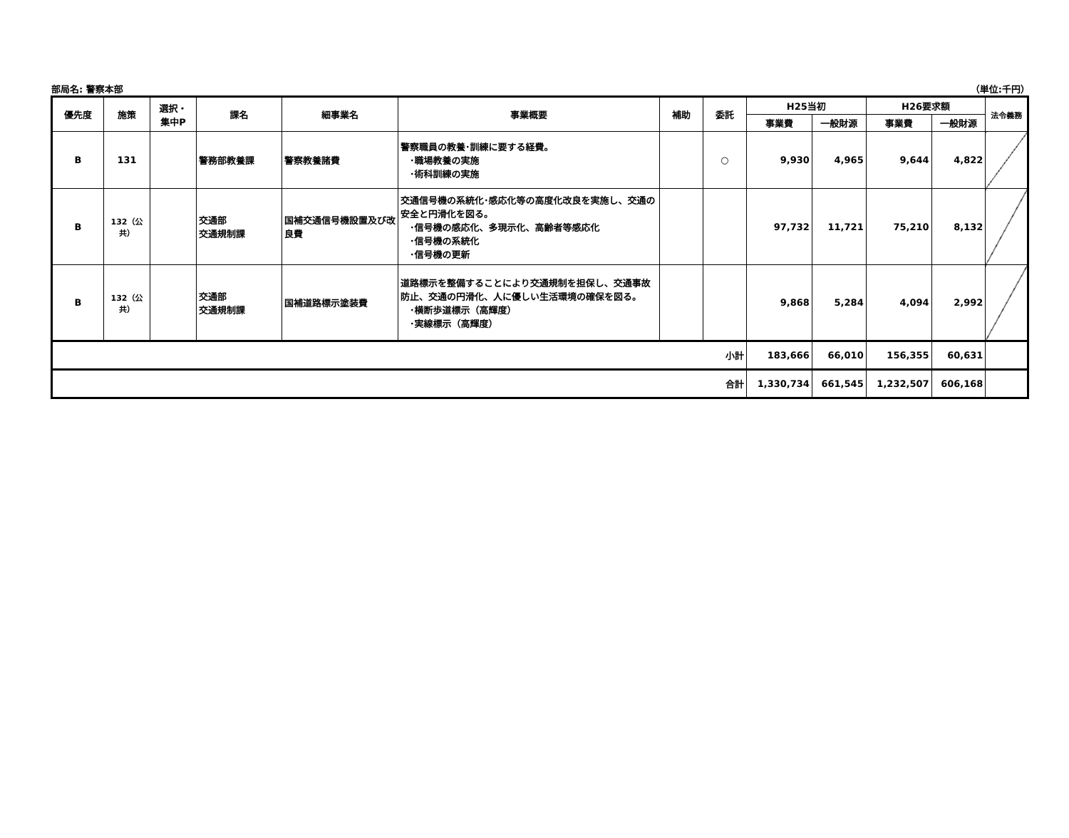部局名: 警察本部 （単位:千円）
| 優先度 | 施策 | 選択・ 集中P | 課名 | 細事業名 | 事業概要 | 補助 | 委託 | H25当初 | | H26要求額 | | 法令義務 |
| --- | --- | --- | --- | --- | --- | --- | --- | --- | --- | --- | --- | --- |
| | | | | | | | | 事業費 | 一般財源 | 事業費 | 一般財源 | |
| B | 131 | | 警務部教養課 | 警察教養諸費 | 警察職員の教養･訓練に要する経費。 ･職場教養の実施 ･術科訓練の実施 | | ○ | 9,930 | 4,965 | 9,644 | 4,822 | |
| B | 132（公共） | | 交通部 交通規制課 | 国補交通信号機設置及び改良費 | 交通信号機の系統化･感応化等の高度化改良を実施し、交通の安全と円滑化を図る。 ･信号機の感応化、多現示化、高齢者等感応化 ･信号機の系統化 ･信号機の更新 | | | 97,732 | 11,721 | 75,210 | 8,132 | |
| B | 132（公共） | | 交通部 交通規制課 | 国補道路標示塗装費 | 道路標示を整備することにより交通規制を担保し、交通事故防止、交通の円滑化、人に優しい生活環境の確保を図る。 ･横断歩道標示（高輝度） ･実線標示（高輝度） | | | 9,868 | 5,284 | 4,094 | 2,992 | |
| 小計 | | | | | | | | 183,666 | 66,010 | 156,355 | 60,631 | |
| 合計 | | | | | | | | 1,330,734 | 661,545 | 1,232,507 | 606,168 | |